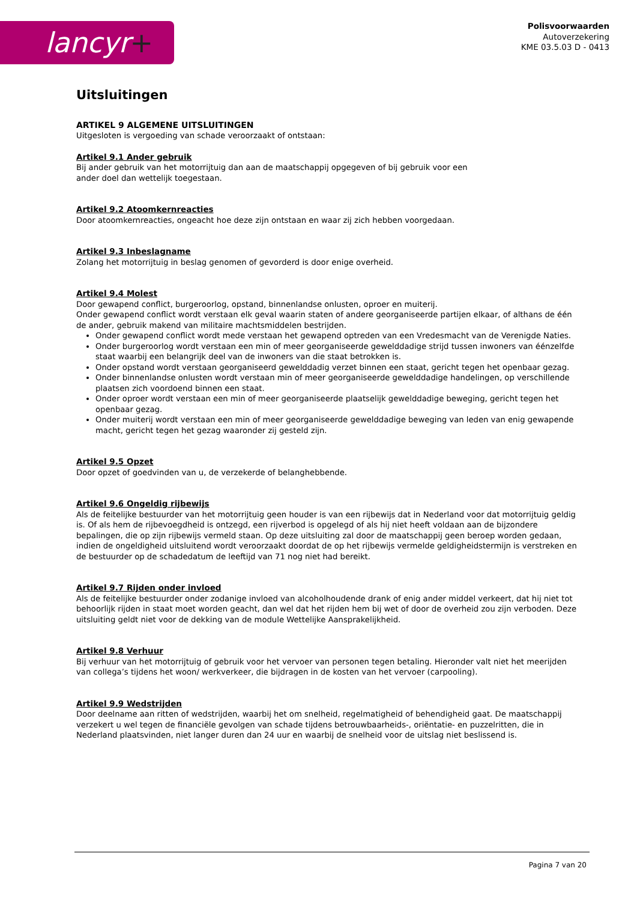lancyr+
Polisvoorwaarden
Autoverzekering
KME 03.5.03 D - 0413
Uitsluitingen
ARTIKEL 9 ALGEMENE UITSLUITINGEN
Uitgesloten is vergoeding van schade veroorzaakt of ontstaan:
Artikel 9.1 Ander gebruik
Bij ander gebruik van het motorrijtuig dan aan de maatschappij opgegeven of bij gebruik voor een
ander doel dan wettelijk toegestaan.
Artikel 9.2 Atoomkernreacties
Door atoomkernreacties, ongeacht hoe deze zijn ontstaan en waar zij zich hebben voorgedaan.
Artikel 9.3 Inbeslagname
Zolang het motorrijtuig in beslag genomen of gevorderd is door enige overheid.
Artikel 9.4 Molest
Door gewapend conflict, burgeroorlog, opstand, binnenlandse onlusten, oproer en muiterij.
Onder gewapend conflict wordt verstaan elk geval waarin staten of andere georganiseerde partijen elkaar, of althans de één de ander, gebruik makend van militaire machtsmiddelen bestrijden.
Onder gewapend conflict wordt mede verstaan het gewapend optreden van een Vredesmacht van de Verenigde Naties.
Onder burgeroorlog wordt verstaan een min of meer georganiseerde gewelddadige strijd tussen inwoners van éénzelfde staat waarbij een belangrijk deel van de inwoners van die staat betrokken is.
Onder opstand wordt verstaan georganiseerd gewelddadig verzet binnen een staat, gericht tegen het openbaar gezag.
Onder binnenlandse onlusten wordt verstaan min of meer georganiseerde gewelddadige handelingen, op verschillende plaatsen zich voordoend binnen een staat.
Onder oproer wordt verstaan een min of meer georganiseerde plaatselijk gewelddadige beweging, gericht tegen het openbaar gezag.
Onder muiterij wordt verstaan een min of meer georganiseerde gewelddadige beweging van leden van enig gewapende macht, gericht tegen het gezag waaronder zij gesteld zijn.
Artikel 9.5 Opzet
Door opzet of goedvinden van u, de verzekerde of belanghebbende.
Artikel 9.6 Ongeldig rijbewijs
Als de feitelijke bestuurder van het motorrijtuig geen houder is van een rijbewijs dat in Nederland voor dat motorrijtuig geldig is. Of als hem de rijbevoegdheid is ontzegd, een rijverbod is opgelegd of als hij niet heeft voldaan aan de bijzondere bepalingen, die op zijn rijbewijs vermeld staan. Op deze uitsluiting zal door de maatschappij geen beroep worden gedaan, indien de ongeldigheid uitsluitend wordt veroorzaakt doordat de op het rijbewijs vermelde geldigheidstermijn is verstreken en de bestuurder op de schadedatum de leeftijd van 71 nog niet had bereikt.
Artikel 9.7 Rijden onder invloed
Als de feitelijke bestuurder onder zodanige invloed van alcoholhoudende drank of enig ander middel verkeert, dat hij niet tot behoorlijk rijden in staat moet worden geacht, dan wel dat het rijden hem bij wet of door de overheid zou zijn verboden. Deze uitsluiting geldt niet voor de dekking van de module Wettelijke Aansprakelijkheid.
Artikel 9.8 Verhuur
Bij verhuur van het motorrijtuig of gebruik voor het vervoer van personen tegen betaling. Hieronder valt niet het meerijden van collega’s tijdens het woon/ werkverkeer, die bijdragen in de kosten van het vervoer (carpooling).
Artikel 9.9 Wedstrijden
Door deelname aan ritten of wedstrijden, waarbij het om snelheid, regelmatigheid of behendigheid gaat. De maatschappij verzekert u wel tegen de financiële gevolgen van schade tijdens betrouwbaarheids-, oriëntatie- en puzzelritten, die in Nederland plaatsvinden, niet langer duren dan 24 uur en waarbij de snelheid voor de uitslag niet beslissend is.
Pagina 7 van 20